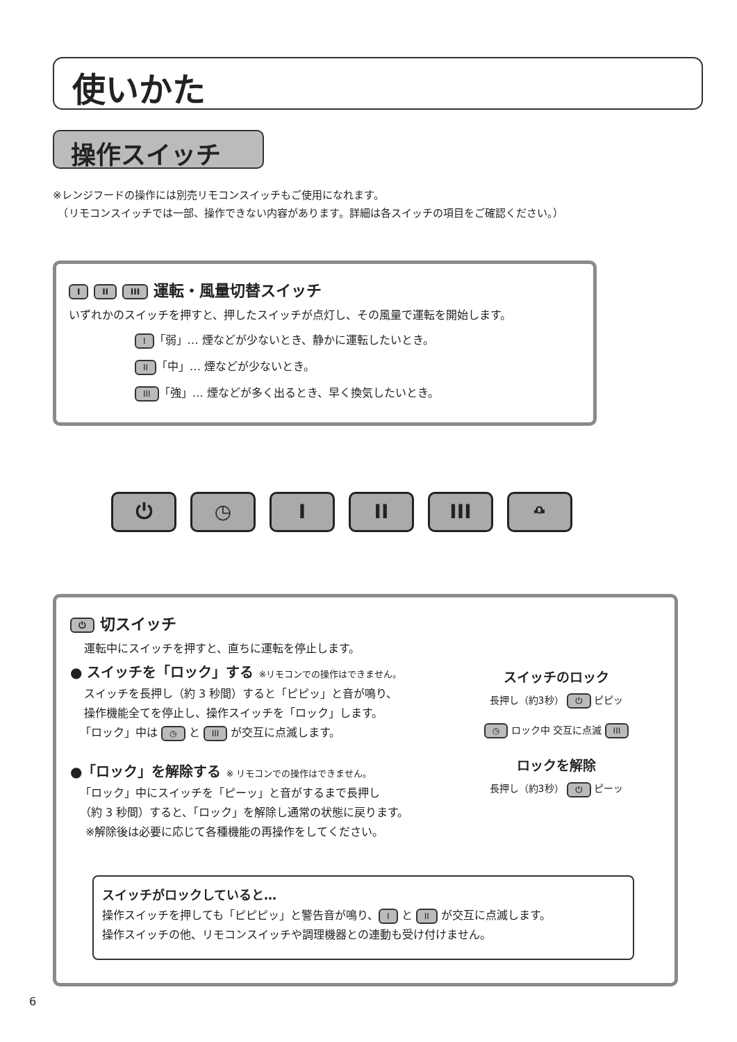使いかた
操作スイッチ
※レンジフードの操作には別売リモコンスイッチもご使用になれます。
　（リモコンスイッチでは一部、操作できない内容があります。詳細は各スイッチの項目をご確認ください。）
I II III 運転・風量切替スイッチ
いずれかのスイッチを押すと、押したスイッチが点灯し、その風量で運転を開始します。
I 「弱」… 煙などが少ないとき、静かに運転したいとき。
II 「中」… 煙などが少ないとき。
III 「強」… 煙などが多く出るとき、早く換気したいとき。
⏻ ◷ I II III ·ͦ·
⏻ 切スイッチ
運転中にスイッチを押すと、直ちに運転を停止します。
● スイッチを「ロック」する ※リモコンでの操作はできません。
スイッチを長押し（約 3 秒間）すると「ピピッ」と音が鳴り、
操作機能全てを停止し、操作スイッチを「ロック」します。
「ロック」中は ◷ と III が交互に点滅します。
●「ロック」を解除する ※ リモコンでの操作はできません。
「ロック」中にスイッチを「ピーッ」と音がするまで長押し
（約 3 秒間）すると、「ロック」を解除し通常の状態に戻ります。
※解除後は必要に応じて各種機能の再操作をしてください。
スイッチのロック
長押し（約3秒） ⏻ ピピッ
◷ ロック中 交互に点滅 III
ロックを解除
長押し（約3秒） ⏻ ピーッ
スイッチがロックしていると…
操作スイッチを押しても「ピピピッ」と警告音が鳴り、 I と II が交互に点滅します。
操作スイッチの他、リモコンスイッチや調理機器との連動も受け付けません。
6